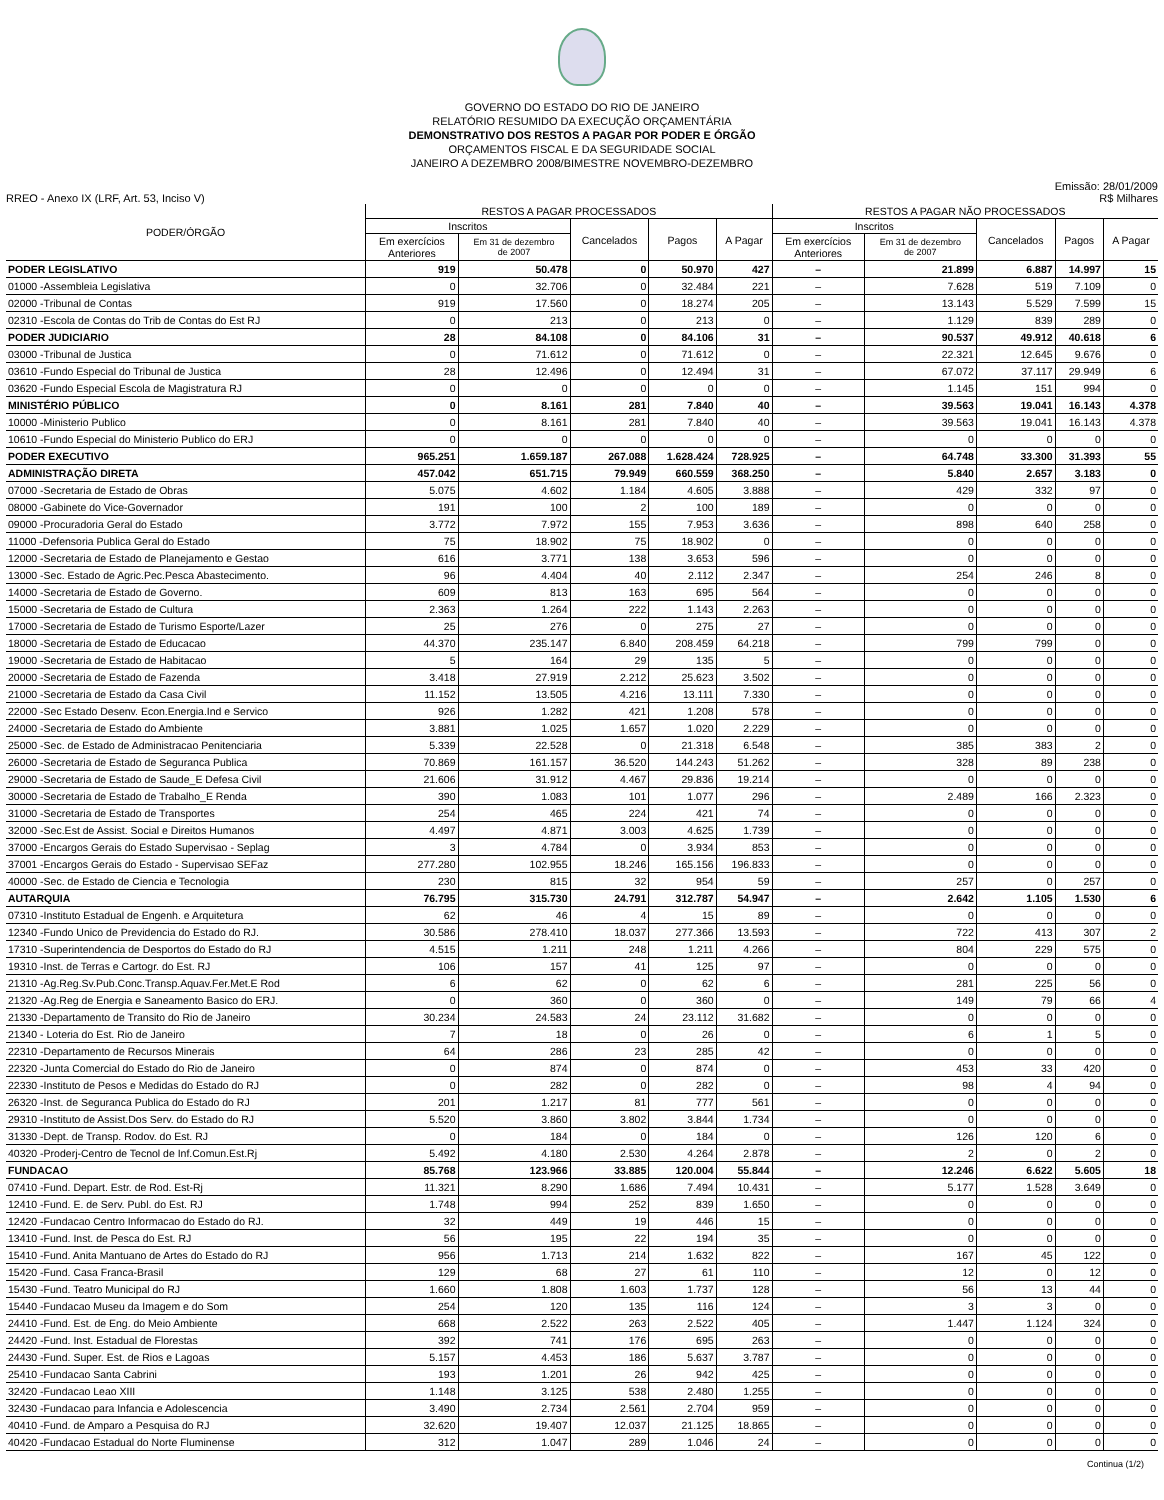GOVERNO DO ESTADO DO RIO DE JANEIRO
RELATÓRIO RESUMIDO DA EXECUÇÃO ORÇAMENTÁRIA
DEMONSTRATIVO DOS RESTOS A PAGAR POR PODER E ÓRGÃO
ORÇAMENTOS FISCAL E DA SEGURIDADE SOCIAL
JANEIRO A DEZEMBRO 2008/BIMESTRE NOVEMBRO-DEZEMBRO
RREO - Anexo IX (LRF, Art. 53, Inciso V)
Emissão: 28/01/2009
R$ Milhares
| PODER/ÓRGÃO | RESTOS A PAGAR PROCESSADOS | | | | | RESTOS A PAGAR NÃO PROCESSADOS | | | | |
| --- | --- | --- | --- | --- | --- | --- | --- | --- | --- | --- |
| | Inscritos | | Cancelados | Pagos | A Pagar | Inscritos | | Cancelados | Pagos | A Pagar |
| | Em exercícios Anteriores | Em 31 de dezembro de 2007 | | | | Em exercícios Anteriores | Em 31 de dezembro de 2007 | | | |
| PODER LEGISLATIVO | 919 | 50.478 | 0 | 50.970 | 427 | – | 21.899 | 6.887 | 14.997 | 15 |
| 01000 -Assembleia Legislativa | 0 | 32.706 | 0 | 32.484 | 221 | – | 7.628 | 519 | 7.109 | 0 |
| 02000 -Tribunal de Contas | 919 | 17.560 | 0 | 18.274 | 205 | – | 13.143 | 5.529 | 7.599 | 15 |
| 02310 -Escola de Contas do Trib de Contas do Est RJ | 0 | 213 | 0 | 213 | 0 | – | 1.129 | 839 | 289 | 0 |
| PODER JUDICIARIO | 28 | 84.108 | 0 | 84.106 | 31 | – | 90.537 | 49.912 | 40.618 | 6 |
| 03000 -Tribunal de Justica | 0 | 71.612 | 0 | 71.612 | 0 | – | 22.321 | 12.645 | 9.676 | 0 |
| 03610 -Fundo Especial do Tribunal de Justica | 28 | 12.496 | 0 | 12.494 | 31 | – | 67.072 | 37.117 | 29.949 | 6 |
| 03620 -Fundo Especial Escola de Magistratura RJ | 0 | 0 | 0 | 0 | 0 | – | 1.145 | 151 | 994 | 0 |
| MINISTÉRIO PÚBLICO | 0 | 8.161 | 281 | 7.840 | 40 | – | 39.563 | 19.041 | 16.143 | 4.378 |
| 10000 -Ministerio Publico | 0 | 8.161 | 281 | 7.840 | 40 | – | 39.563 | 19.041 | 16.143 | 4.378 |
| 10610 -Fundo Especial do Ministerio Publico do ERJ | 0 | 0 | 0 | 0 | 0 | – | 0 | 0 | 0 | 0 |
| PODER EXECUTIVO | 965.251 | 1.659.187 | 267.088 | 1.628.424 | 728.925 | – | 64.748 | 33.300 | 31.393 | 55 |
| ADMINISTRAÇÃO DIRETA | 457.042 | 651.715 | 79.949 | 660.559 | 368.250 | – | 5.840 | 2.657 | 3.183 | 0 |
| 07000 -Secretaria de Estado de Obras | 5.075 | 4.602 | 1.184 | 4.605 | 3.888 | – | 429 | 332 | 97 | 0 |
| 08000 -Gabinete do Vice-Governador | 191 | 100 | 2 | 100 | 189 | – | 0 | 0 | 0 | 0 |
| 09000 -Procuradoria Geral do Estado | 3.772 | 7.972 | 155 | 7.953 | 3.636 | – | 898 | 640 | 258 | 0 |
| 11000 -Defensoria Publica Geral do Estado | 75 | 18.902 | 75 | 18.902 | 0 | – | 0 | 0 | 0 | 0 |
| 12000 -Secretaria de Estado de Planejamento e Gestao | 616 | 3.771 | 138 | 3.653 | 596 | – | 0 | 0 | 0 | 0 |
| 13000 -Sec. Estado de Agric.Pec.Pesca Abastecimento. | 96 | 4.404 | 40 | 2.112 | 2.347 | – | 254 | 246 | 8 | 0 |
| 14000 -Secretaria de Estado de Governo. | 609 | 813 | 163 | 695 | 564 | – | 0 | 0 | 0 | 0 |
| 15000 -Secretaria de Estado de Cultura | 2.363 | 1.264 | 222 | 1.143 | 2.263 | – | 0 | 0 | 0 | 0 |
| 17000 -Secretaria de Estado de Turismo Esporte/Lazer | 25 | 276 | 0 | 275 | 27 | – | 0 | 0 | 0 | 0 |
| 18000 -Secretaria de Estado de Educacao | 44.370 | 235.147 | 6.840 | 208.459 | 64.218 | – | 799 | 799 | 0 | 0 |
| 19000 -Secretaria de Estado de Habitacao | 5 | 164 | 29 | 135 | 5 | – | 0 | 0 | 0 | 0 |
| 20000 -Secretaria de Estado de Fazenda | 3.418 | 27.919 | 2.212 | 25.623 | 3.502 | – | 0 | 0 | 0 | 0 |
| 21000 -Secretaria de Estado da Casa Civil | 11.152 | 13.505 | 4.216 | 13.111 | 7.330 | – | 0 | 0 | 0 | 0 |
| 22000 -Sec Estado Desenv. Econ.Energia.Ind e Servico | 926 | 1.282 | 421 | 1.208 | 578 | – | 0 | 0 | 0 | 0 |
| 24000 -Secretaria de Estado do Ambiente | 3.881 | 1.025 | 1.657 | 1.020 | 2.229 | – | 0 | 0 | 0 | 0 |
| 25000 -Sec. de Estado de Administracao Penitenciaria | 5.339 | 22.528 | 0 | 21.318 | 6.548 | – | 385 | 383 | 2 | 0 |
| 26000 -Secretaria de Estado de Seguranca Publica | 70.869 | 161.157 | 36.520 | 144.243 | 51.262 | – | 328 | 89 | 238 | 0 |
| 29000 -Secretaria de Estado de Saude_E Defesa Civil | 21.606 | 31.912 | 4.467 | 29.836 | 19.214 | – | 0 | 0 | 0 | 0 |
| 30000 -Secretaria de Estado de Trabalho_E Renda | 390 | 1.083 | 101 | 1.077 | 296 | – | 2.489 | 166 | 2.323 | 0 |
| 31000 -Secretaria de Estado de Transportes | 254 | 465 | 224 | 421 | 74 | – | 0 | 0 | 0 | 0 |
| 32000 -Sec.Est de Assist. Social e Direitos Humanos | 4.497 | 4.871 | 3.003 | 4.625 | 1.739 | – | 0 | 0 | 0 | 0 |
| 37000 -Encargos Gerais do Estado Supervisao - Seplag | 3 | 4.784 | 0 | 3.934 | 853 | – | 0 | 0 | 0 | 0 |
| 37001 -Encargos Gerais do Estado - Supervisao SEFaz | 277.280 | 102.955 | 18.246 | 165.156 | 196.833 | – | 0 | 0 | 0 | 0 |
| 40000 -Sec. de Estado de Ciencia e Tecnologia | 230 | 815 | 32 | 954 | 59 | – | 257 | 0 | 257 | 0 |
| AUTARQUIA | 76.795 | 315.730 | 24.791 | 312.787 | 54.947 | – | 2.642 | 1.105 | 1.530 | 6 |
| 07310 -Instituto Estadual de Engenh. e Arquitetura | 62 | 46 | 4 | 15 | 89 | – | 0 | 0 | 0 | 0 |
| 12340 -Fundo Unico de Previdencia do Estado do RJ. | 30.586 | 278.410 | 18.037 | 277.366 | 13.593 | – | 722 | 413 | 307 | 2 |
| 17310 -Superintendencia de Desportos do Estado do RJ | 4.515 | 1.211 | 248 | 1.211 | 4.266 | – | 804 | 229 | 575 | 0 |
| 19310 -Inst. de Terras e Cartogr. do Est. RJ | 106 | 157 | 41 | 125 | 97 | – | 0 | 0 | 0 | 0 |
| 21310 -Ag.Reg.Sv.Pub.Conc.Transp.Aquav.Fer.Met.E Rod | 6 | 62 | 0 | 62 | 6 | – | 281 | 225 | 56 | 0 |
| 21320 -Ag.Reg de Energia e Saneamento Basico do ERJ. | 0 | 360 | 0 | 360 | 0 | – | 149 | 79 | 66 | 4 |
| 21330 -Departamento de Transito do Rio de Janeiro | 30.234 | 24.583 | 24 | 23.112 | 31.682 | – | 0 | 0 | 0 | 0 |
| 21340 - Loteria do Est. Rio de Janeiro | 7 | 18 | 0 | 26 | 0 | – | 6 | 1 | 5 | 0 |
| 22310 -Departamento de Recursos Minerais | 64 | 286 | 23 | 285 | 42 | – | 0 | 0 | 0 | 0 |
| 22320 -Junta Comercial do Estado do Rio de Janeiro | 0 | 874 | 0 | 874 | 0 | – | 453 | 33 | 420 | 0 |
| 22330 -Instituto de Pesos e Medidas do Estado do RJ | 0 | 282 | 0 | 282 | 0 | – | 98 | 4 | 94 | 0 |
| 26320 -Inst. de Seguranca Publica do Estado do RJ | 201 | 1.217 | 81 | 777 | 561 | – | 0 | 0 | 0 | 0 |
| 29310 -Instituto de Assist.Dos Serv. do Estado do RJ | 5.520 | 3.860 | 3.802 | 3.844 | 1.734 | – | 0 | 0 | 0 | 0 |
| 31330 -Dept. de Transp. Rodov. do Est. RJ | 0 | 184 | 0 | 184 | 0 | – | 126 | 120 | 6 | 0 |
| 40320 -Proderj-Centro de Tecnol de Inf.Comun.Est.Rj | 5.492 | 4.180 | 2.530 | 4.264 | 2.878 | – | 2 | 0 | 2 | 0 |
| FUNDACAO | 85.768 | 123.966 | 33.885 | 120.004 | 55.844 | – | 12.246 | 6.622 | 5.605 | 18 |
| 07410 -Fund. Depart. Estr. de Rod. Est-Rj | 11.321 | 8.290 | 1.686 | 7.494 | 10.431 | – | 5.177 | 1.528 | 3.649 | 0 |
| 12410 -Fund. E. de Serv. Publ. do Est. RJ | 1.748 | 994 | 252 | 839 | 1.650 | – | 0 | 0 | 0 | 0 |
| 12420 -Fundacao Centro Informacao do Estado do RJ. | 32 | 449 | 19 | 446 | 15 | – | 0 | 0 | 0 | 0 |
| 13410 -Fund. Inst. de Pesca do Est. RJ | 56 | 195 | 22 | 194 | 35 | – | 0 | 0 | 0 | 0 |
| 15410 -Fund. Anita Mantuano de Artes do Estado do RJ | 956 | 1.713 | 214 | 1.632 | 822 | – | 167 | 45 | 122 | 0 |
| 15420 -Fund. Casa Franca-Brasil | 129 | 68 | 27 | 61 | 110 | – | 12 | 0 | 12 | 0 |
| 15430 -Fund. Teatro Municipal do RJ | 1.660 | 1.808 | 1.603 | 1.737 | 128 | – | 56 | 13 | 44 | 0 |
| 15440 -Fundacao Museu da Imagem e do Som | 254 | 120 | 135 | 116 | 124 | – | 3 | 3 | 0 | 0 |
| 24410 -Fund. Est. de Eng. do Meio Ambiente | 668 | 2.522 | 263 | 2.522 | 405 | – | 1.447 | 1.124 | 324 | 0 |
| 24420 -Fund. Inst. Estadual de Florestas | 392 | 741 | 176 | 695 | 263 | – | 0 | 0 | 0 | 0 |
| 24430 -Fund. Super. Est. de Rios e Lagoas | 5.157 | 4.453 | 186 | 5.637 | 3.787 | – | 0 | 0 | 0 | 0 |
| 25410 -Fundacao Santa Cabrini | 193 | 1.201 | 26 | 942 | 425 | – | 0 | 0 | 0 | 0 |
| 32420 -Fundacao Leao XIII | 1.148 | 3.125 | 538 | 2.480 | 1.255 | – | 0 | 0 | 0 | 0 |
| 32430 -Fundacao para Infancia e Adolescencia | 3.490 | 2.734 | 2.561 | 2.704 | 959 | – | 0 | 0 | 0 | 0 |
| 40410 -Fund. de Amparo a Pesquisa do RJ | 32.620 | 19.407 | 12.037 | 21.125 | 18.865 | – | 0 | 0 | 0 | 0 |
| 40420 -Fundacao Estadual do Norte Fluminense | 312 | 1.047 | 289 | 1.046 | 24 | – | 0 | 0 | 0 | 0 |
Continua (1/2)